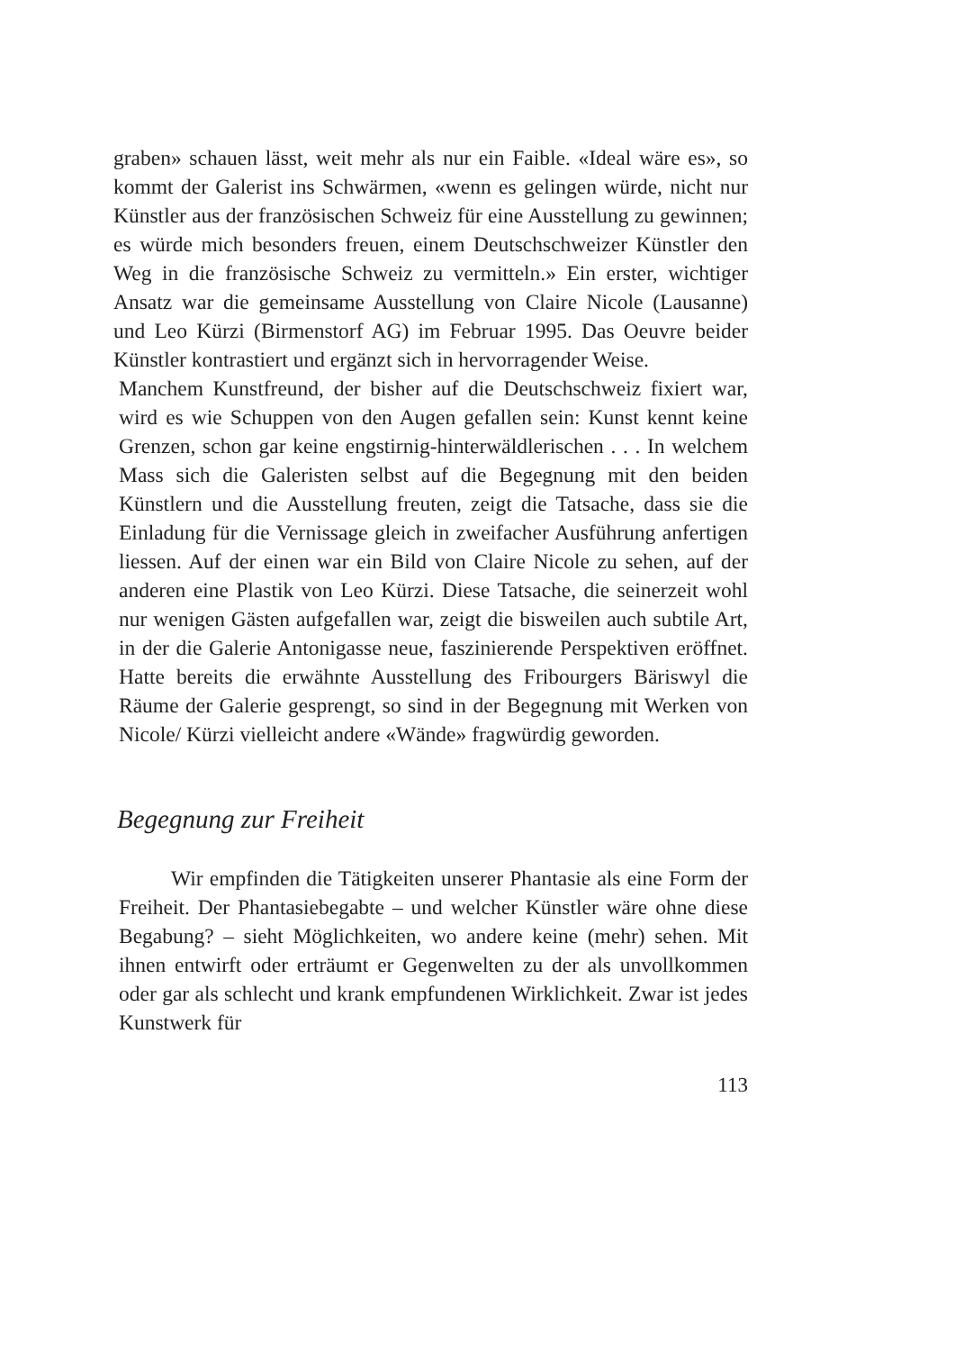graben» schauen lässt, weit mehr als nur ein Faible. «Ideal wäre es», so kommt der Galerist ins Schwärmen, «wenn es gelingen würde, nicht nur Künstler aus der französischen Schweiz für eine Ausstellung zu gewinnen; es würde mich besonders freuen, einem Deutschschweizer Künstler den Weg in die französische Schweiz zu vermitteln.» Ein erster, wichtiger Ansatz war die gemeinsame Ausstellung von Claire Nicole (Lausanne) und Leo Kürzi (Birmenstorf AG) im Februar 1995. Das Oeuvre beider Künstler kontrastiert und ergänzt sich in hervorragender Weise.
Manchem Kunstfreund, der bisher auf die Deutschschweiz fixiert war, wird es wie Schuppen von den Augen gefallen sein: Kunst kennt keine Grenzen, schon gar keine engstirnig-hinterwäldlerischen . . . In welchem Mass sich die Galeristen selbst auf die Begegnung mit den beiden Künstlern und die Ausstellung freuten, zeigt die Tatsache, dass sie die Einladung für die Vernissage gleich in zweifacher Ausführung anfertigen liessen. Auf der einen war ein Bild von Claire Nicole zu sehen, auf der anderen eine Plastik von Leo Kürzi. Diese Tatsache, die seinerzeit wohl nur wenigen Gästen aufgefallen war, zeigt die bisweilen auch subtile Art, in der die Galerie Antonigasse neue, faszinierende Perspektiven eröffnet. Hatte bereits die erwähnte Ausstellung des Fribourgers Bäriswyl die Räume der Galerie gesprengt, so sind in der Begegnung mit Werken von Nicole/ Kürzi vielleicht andere «Wände» fragwürdig geworden.
Begegnung zur Freiheit
Wir empfinden die Tätigkeiten unserer Phantasie als eine Form der Freiheit. Der Phantasiebegabte – und welcher Künstler wäre ohne diese Begabung? – sieht Möglichkeiten, wo andere keine (mehr) sehen. Mit ihnen entwirft oder erträumt er Gegenwelten zu der als unvollkommen oder gar als schlecht und krank empfundenen Wirklichkeit. Zwar ist jedes Kunstwerk für
113